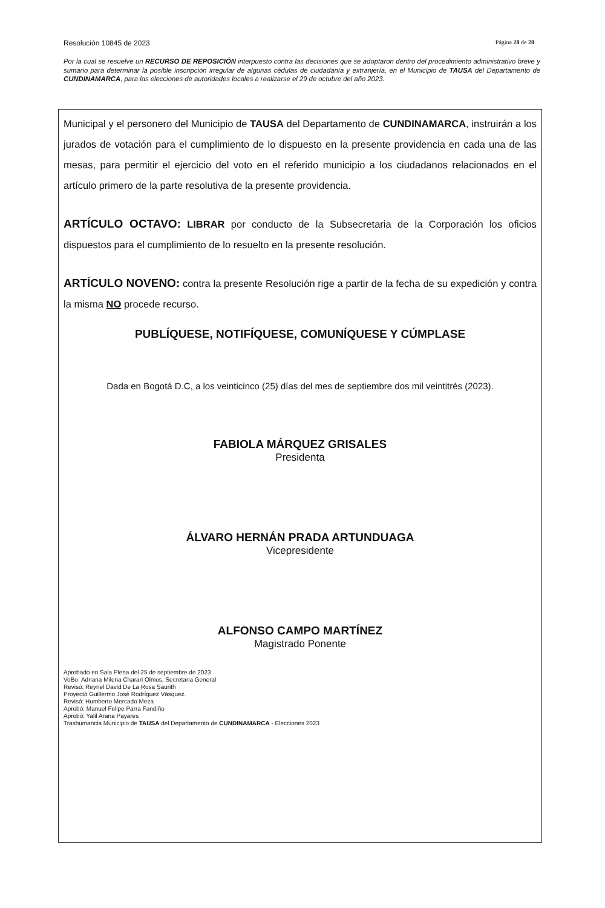Resolución 10845 de 2023 Página 28 de 28
Por la cual se resuelve un RECURSO DE REPOSICIÓN interpuesto contra las decisiones que se adoptaron dentro del procedimiento administrativo breve y sumario para determinar la posible inscripción irregular de algunas cédulas de ciudadanía y extranjería, en el Municipio de TAUSA del Departamento de CUNDINAMARCA, para las elecciones de autoridades locales a realizarse el 29 de octubre del año 2023.
Municipal y el personero del Municipio de TAUSA del Departamento de CUNDINAMARCA, instruirán a los jurados de votación para el cumplimiento de lo dispuesto en la presente providencia en cada una de las mesas, para permitir el ejercicio del voto en el referido municipio a los ciudadanos relacionados en el artículo primero de la parte resolutiva de la presente providencia.
ARTÍCULO OCTAVO: LIBRAR por conducto de la Subsecretaria de la Corporación los oficios dispuestos para el cumplimiento de lo resuelto en la presente resolución.
ARTÍCULO NOVENO: contra la presente Resolución rige a partir de la fecha de su expedición y contra la misma NO procede recurso.
PUBLÍQUESE, NOTIFÍQUESE, COMUNÍQUESE Y CÚMPLASE
Dada en Bogotá D.C, a los veinticinco (25) días del mes de septiembre dos mil veintitrés (2023).
FABIOLA MÁRQUEZ GRISALES
Presidenta
ÁLVARO HERNÁN PRADA ARTUNDUAGA
Vicepresidente
ALFONSO CAMPO MARTÍNEZ
Magistrado Ponente
Aprobado en Sala Plena del 25 de septiembre de 2023
VoBo: Adriana Milena Charari Olmos, Secretaria General
Revisó: Reynel David De La Rosa Saurith
Proyectó Guillermo José Rodríguez Vásquez.
Revisó: Humberto Mercado Meza
Aprobó: Manuel Felipe Parra Fandiño
Aprobó: Yalil Arana Payares
Trashumancia Municipio de TAUSA del Departamento de CUNDINAMARCA - Elecciones 2023